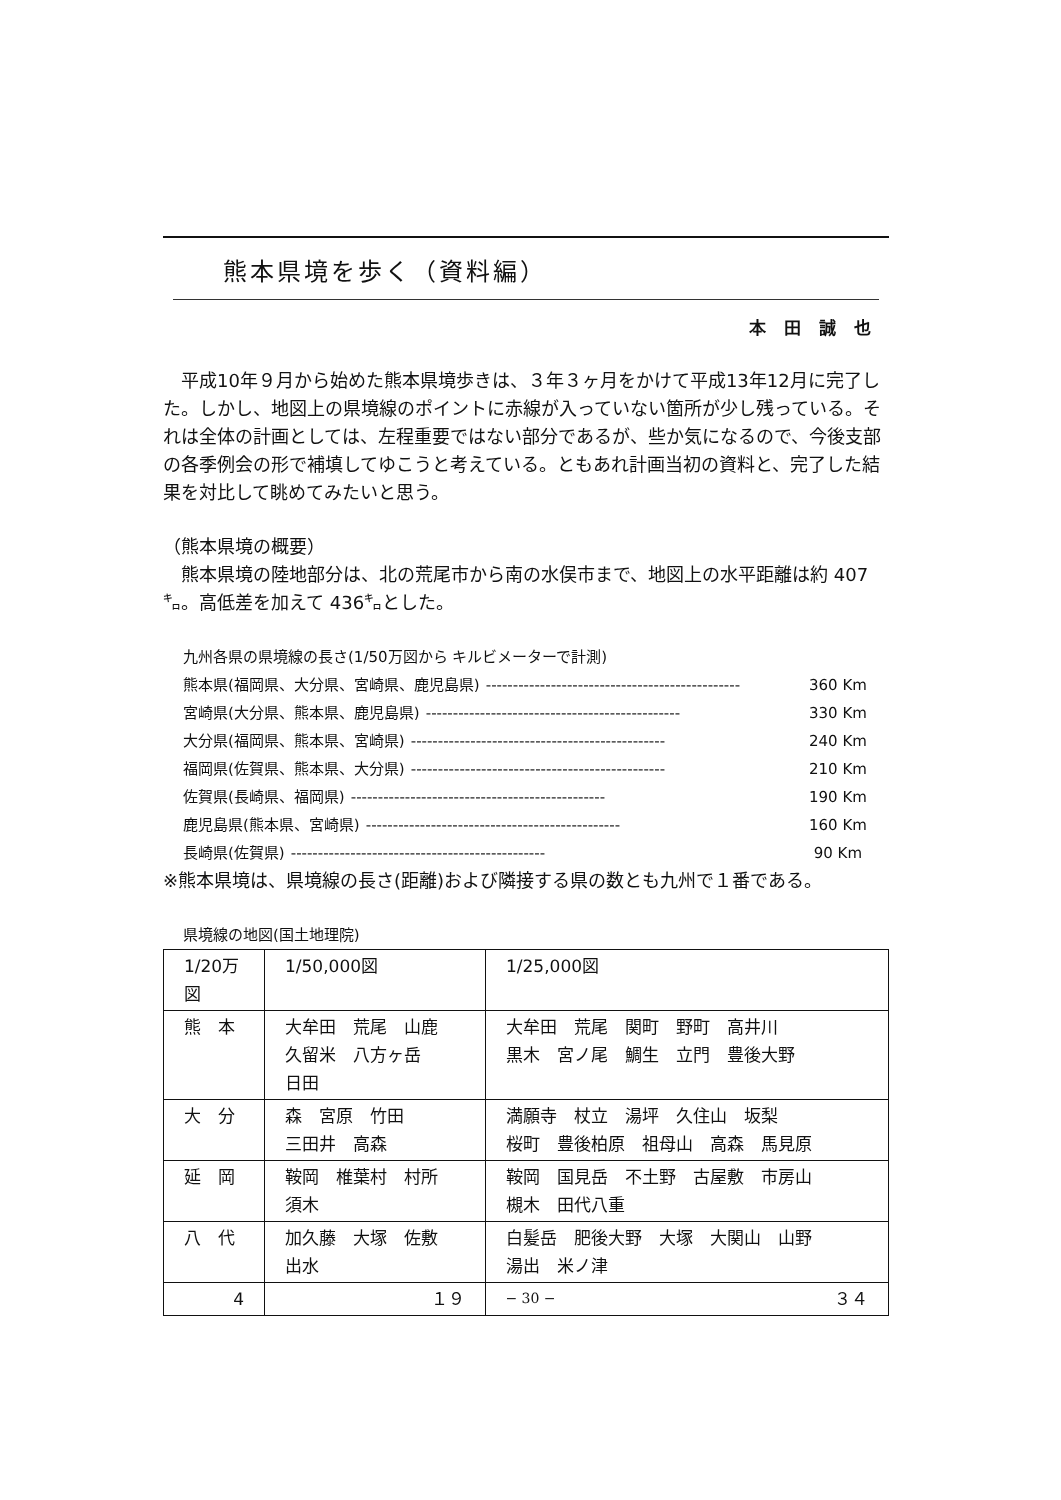熊本県境を歩く（資料編）
本田誠也
　平成10年９月から始めた熊本県境歩きは、３年３ヶ月をかけて平成13年12月に完了した。しかし、地図上の県境線のポイントに赤線が入っていない箇所が少し残っている。それは全体の計画としては、左程重要ではない部分であるが、些か気になるので、今後支部の各季例会の形で補填してゆこうと考えている。ともあれ計画当初の資料と、完了した結果を対比して眺めてみたいと思う。
（熊本県境の概要）
　熊本県境の陸地部分は、北の荒尾市から南の水俣市まで、地図上の水平距離は約 407㌔。高低差を加えて 436㌔とした。
九州各県の県境線の長さ(1/50万図から キルビメーターで計測)
熊本県(福岡県、大分県、宮崎県、鹿児島県) ----------------------------------------------- 360 Km
宮崎県(大分県、熊本県、鹿児島県) ----------------------------------------------- 330 Km
大分県(福岡県、熊本県、宮崎県) ----------------------------------------------- 240 Km
福岡県(佐賀県、熊本県、大分県) ----------------------------------------------- 210 Km
佐賀県(長崎県、福岡県) ----------------------------------------------- 190 Km
鹿児島県(熊本県、宮崎県) ----------------------------------------------- 160 Km
長崎県(佐賀県) ----------------------------------------------- 90 Km
※熊本県境は、県境線の長さ(距離)および隣接する県の数とも九州で１番である。
県境線の地図(国土地理院)
| 1/20万図 | 1/50,000図 | 1/25,000図 |
| 熊 本 | 大牟田 荒尾 山鹿 久留米 八方ヶ岳 日田 | 大牟田 荒尾 関町 野町 高井川 黒木 宮ノ尾 鯛生 立門 豊後大野 |
| 大 分 | 森 宮原 竹田 三田井 高森 | 満願寺 杖立 湯坪 久住山 坂梨 桜町 豊後柏原 祖母山 高森 馬見原 |
| 延 岡 | 鞍岡 椎葉村 村所 須木 | 鞍岡 国見岳 不土野 古屋敷 市房山 槻木 田代八重 |
| 八 代 | 加久藤 大塚 佐敷 出水 | 白髪岳 肥後大野 大塚 大関山 山野 湯出 米ノ津 |
| 4 | １９ | ３４ |
− 30 −